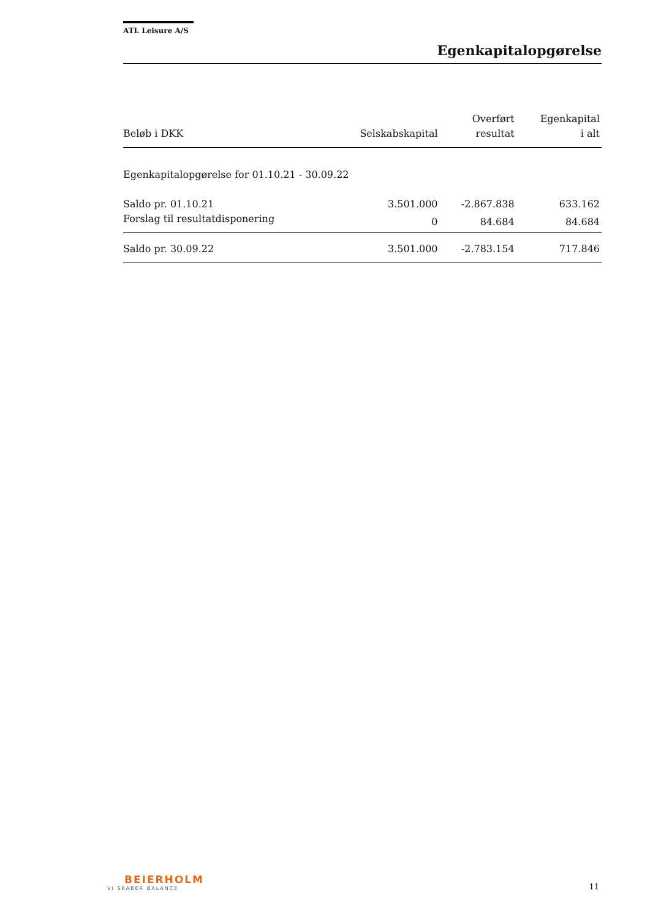ATL Leisure A/S
Egenkapitalopgørelse
| Beløb i DKK | Selskabskapital | Overført resultat | Egenkapital i alt |
| --- | --- | --- | --- |
| Egenkapitalopgørelse for 01.10.21 - 30.09.22 | | | |
| Saldo pr. 01.10.21 | 3.501.000 | -2.867.838 | 633.162 |
| Forslag til resultatdisponering | 0 | 84.684 | 84.684 |
| Saldo pr. 30.09.22 | 3.501.000 | -2.783.154 | 717.846 |
BEIERHOLM
VI SKABER BALANCE
11